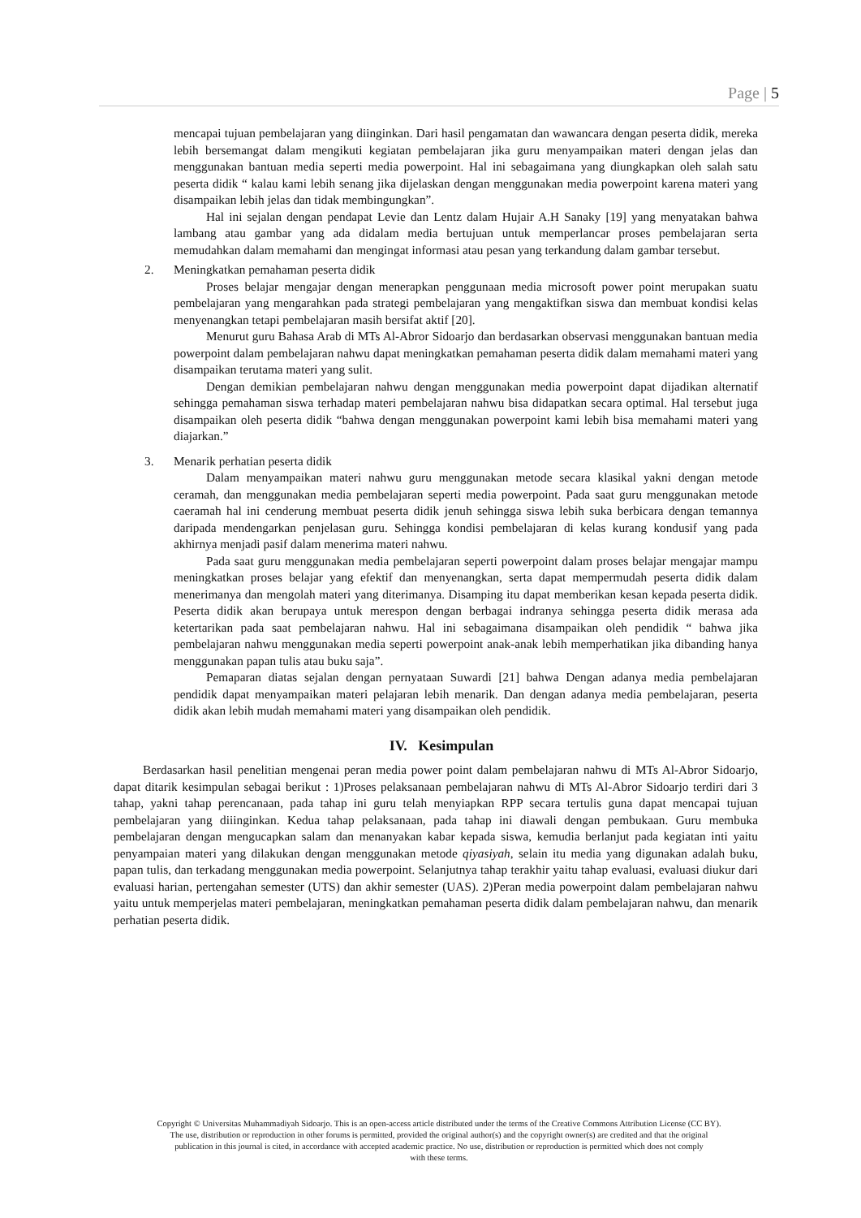Page | 5
mencapai tujuan pembelajaran yang diinginkan. Dari hasil pengamatan dan wawancara dengan peserta didik, mereka lebih bersemangat dalam mengikuti kegiatan pembelajaran jika guru menyampaikan materi dengan jelas dan menggunakan bantuan media seperti media powerpoint. Hal ini sebagaimana yang diungkapkan oleh salah satu peserta didik “ kalau kami lebih senang jika dijelaskan dengan menggunakan media powerpoint karena materi yang disampaikan lebih jelas dan tidak membingungkan”.
Hal ini sejalan dengan pendapat Levie dan Lentz dalam Hujair A.H Sanaky [19] yang menyatakan bahwa lambang atau gambar yang ada didalam media bertujuan untuk memperlancar proses pembelajaran serta memudahkan dalam memahami dan mengingat informasi atau pesan yang terkandung dalam gambar tersebut.
2.
Meningkatkan pemahaman peserta didik
Proses belajar mengajar dengan menerapkan penggunaan media microsoft power point merupakan suatu pembelajaran yang mengarahkan pada strategi pembelajaran yang mengaktifkan siswa dan membuat kondisi kelas menyenangkan tetapi pembelajaran masih bersifat aktif [20].
Menurut guru Bahasa Arab di MTs Al-Abror Sidoarjo dan berdasarkan observasi menggunakan bantuan media powerpoint dalam pembelajaran nahwu dapat meningkatkan pemahaman peserta didik dalam memahami materi yang disampaikan terutama materi yang sulit.
Dengan demikian pembelajaran nahwu dengan menggunakan media powerpoint dapat dijadikan alternatif sehingga pemahaman siswa terhadap materi pembelajaran nahwu bisa didapatkan secara optimal. Hal tersebut juga disampaikan oleh peserta didik “bahwa dengan menggunakan powerpoint kami lebih bisa memahami materi yang diajarkan.”
3.
Menarik perhatian peserta didik
Dalam menyampaikan materi nahwu guru menggunakan metode secara klasikal yakni dengan metode ceramah, dan menggunakan media pembelajaran seperti media powerpoint. Pada saat guru menggunakan metode caeramah hal ini cenderung membuat peserta didik jenuh sehingga siswa lebih suka berbicara dengan temannya daripada mendengarkan penjelasan guru. Sehingga kondisi pembelajaran di kelas kurang kondusif yang pada akhirnya menjadi pasif dalam menerima materi nahwu.
Pada saat guru menggunakan media pembelajaran seperti powerpoint dalam proses belajar mengajar mampu meningkatkan proses belajar yang efektif dan menyenangkan, serta dapat mempermudah peserta didik dalam menerimanya dan mengolah materi yang diterimanya. Disamping itu dapat memberikan kesan kepada peserta didik. Peserta didik akan berupaya untuk merespon dengan berbagai indranya sehingga peserta didik merasa ada ketertarikan pada saat pembelajaran nahwu. Hal ini sebagaimana disampaikan oleh pendidik “ bahwa jika pembelajaran nahwu menggunakan media seperti powerpoint anak-anak lebih memperhatikan jika dibanding hanya menggunakan papan tulis atau buku saja”.
Pemaparan diatas sejalan dengan pernyataan Suwardi [21] bahwa Dengan adanya media pembelajaran pendidik dapat menyampaikan materi pelajaran lebih menarik. Dan dengan adanya media pembelajaran, peserta didik akan lebih mudah memahami materi yang disampaikan oleh pendidik.
IV. Kesimpulan
Berdasarkan hasil penelitian mengenai peran media power point dalam pembelajaran nahwu di MTs Al-Abror Sidoarjo, dapat ditarik kesimpulan sebagai berikut : 1)Proses pelaksanaan pembelajaran nahwu di MTs Al-Abror Sidoarjo terdiri dari 3 tahap, yakni tahap perencanaan, pada tahap ini guru telah menyiapkan RPP secara tertulis guna dapat mencapai tujuan pembelajaran yang diiinginkan. Kedua tahap pelaksanaan, pada tahap ini diawali dengan pembukaan. Guru membuka pembelajaran dengan mengucapkan salam dan menanyakan kabar kepada siswa, kemudia berlanjut pada kegiatan inti yaitu penyampaian materi yang dilakukan dengan menggunakan metode qiyasiyah, selain itu media yang digunakan adalah buku, papan tulis, dan terkadang menggunakan media powerpoint. Selanjutnya tahap terakhir yaitu tahap evaluasi, evaluasi diukur dari evaluasi harian, pertengahan semester (UTS) dan akhir semester (UAS). 2)Peran media powerpoint dalam pembelajaran nahwu yaitu untuk memperjelas materi pembelajaran, meningkatkan pemahaman peserta didik dalam pembelajaran nahwu, dan menarik perhatian peserta didik.
Copyright © Universitas Muhammadiyah Sidoarjo. This is an open-access article distributed under the terms of the Creative Commons Attribution License (CC BY).
The use, distribution or reproduction in other forums is permitted, provided the original author(s) and the copyright owner(s) are credited and that the original
publication in this journal is cited, in accordance with accepted academic practice. No use, distribution or reproduction is permitted which does not comply
with these terms.